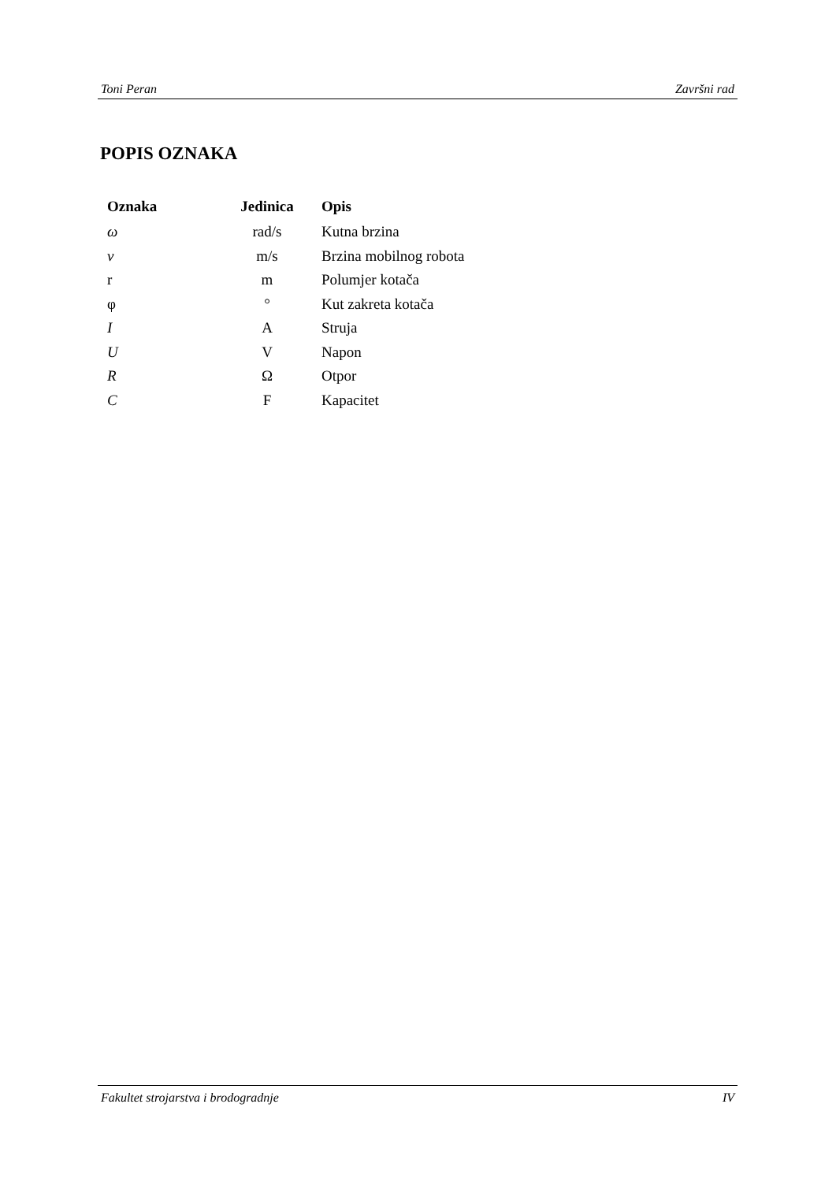Toni Peran Završni rad
POPIS OZNAKA
| Oznaka | Jedinica | Opis |
| --- | --- | --- |
| ω | rad/s | Kutna brzina |
| v | m/s | Brzina mobilnog robota |
| r | m | Polumjer kotača |
| φ | ° | Kut zakreta kotača |
| I | A | Struja |
| U | V | Napon |
| R | Ω | Otpor |
| C | F | Kapacitet |
Fakultet strojarstva i brodogradnje IV